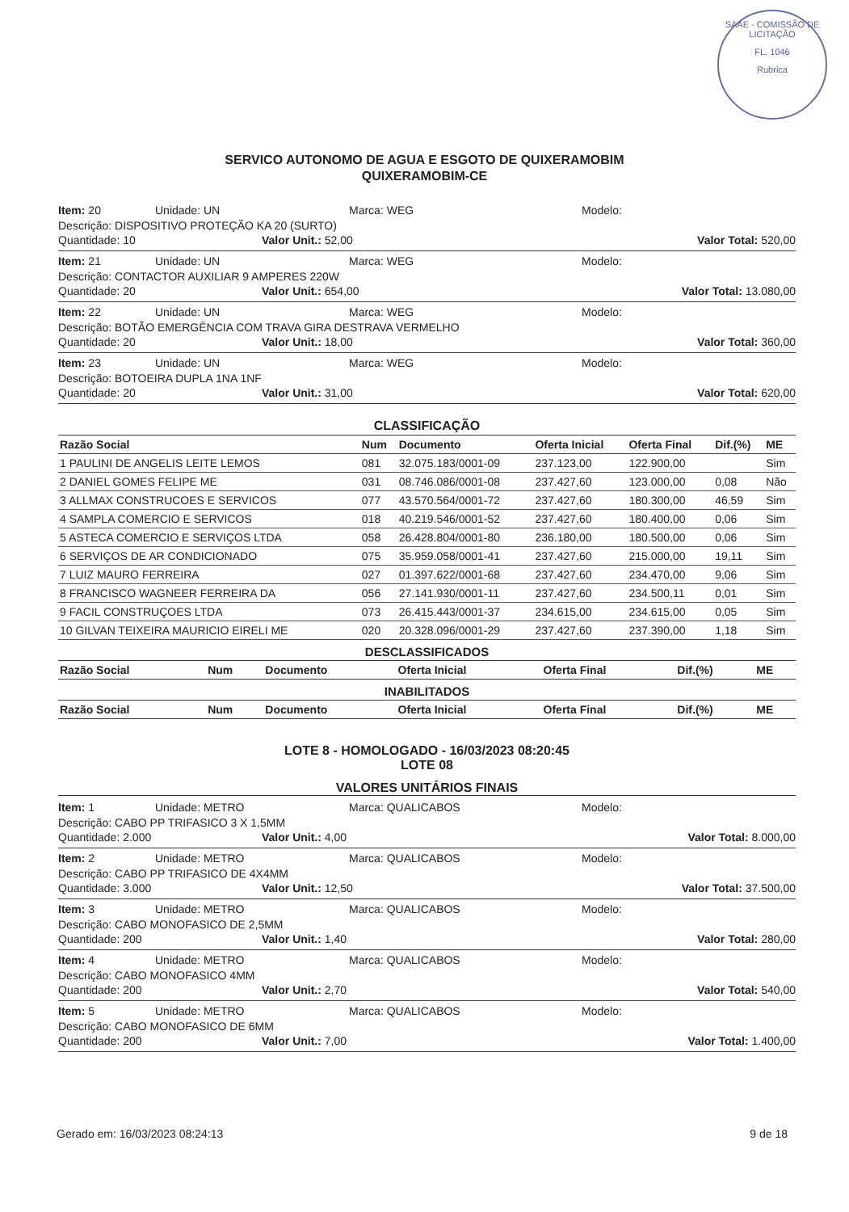SAAE - COMISSÃO DE LICITAÇÃO
FL. 1046
Rubrica
SERVICO AUTONOMO DE AGUA E ESGOTO DE QUIXERAMOBIM
QUIXERAMOBIM-CE
Item: 20 Unidade: UN Marca: WEG Modelo:
Descrição: DISPOSITIVO PROTEÇÃO KA 20 (SURTO)
Quantidade: 10 Valor Unit.: 52,00 Valor Total: 520,00
Item: 21 Unidade: UN Marca: WEG Modelo:
Descrição: CONTACTOR AUXILIAR 9 AMPERES 220W
Quantidade: 20 Valor Unit.: 654,00 Valor Total: 13.080,00
Item: 22 Unidade: UN Marca: WEG Modelo:
Descrição: BOTÃO EMERGÊNCIA COM TRAVA GIRA DESTRAVA VERMELHO
Quantidade: 20 Valor Unit.: 18,00 Valor Total: 360,00
Item: 23 Unidade: UN Marca: WEG Modelo:
Descrição: BOTOEIRA DUPLA 1NA 1NF
Quantidade: 20 Valor Unit.: 31,00 Valor Total: 620,00
CLASSIFICAÇÃO
| Razão Social | Num | Documento | Oferta Inicial | Oferta Final | Dif.(%) | ME |
| --- | --- | --- | --- | --- | --- | --- |
| 1 PAULINI DE ANGELIS LEITE LEMOS | 081 | 32.075.183/0001-09 | 237.123,00 | 122.900,00 | | Sim |
| 2 DANIEL GOMES FELIPE ME | 031 | 08.746.086/0001-08 | 237.427,60 | 123.000,00 | 0,08 | Não |
| 3 ALLMAX CONSTRUCOES E SERVICOS | 077 | 43.570.564/0001-72 | 237.427,60 | 180.300,00 | 46,59 | Sim |
| 4 SAMPLA COMERCIO E SERVICOS | 018 | 40.219.546/0001-52 | 237.427,60 | 180.400,00 | 0,06 | Sim |
| 5 ASTECA COMERCIO E SERVIÇOS LTDA | 058 | 26.428.804/0001-80 | 236.180,00 | 180.500,00 | 0,06 | Sim |
| 6 SERVIÇOS DE AR CONDICIONADO | 075 | 35.959.058/0001-41 | 237.427,60 | 215.000,00 | 19,11 | Sim |
| 7 LUIZ MAURO FERREIRA | 027 | 01.397.622/0001-68 | 237.427,60 | 234.470,00 | 9,06 | Sim |
| 8 FRANCISCO WAGNEER FERREIRA DA | 056 | 27.141.930/0001-11 | 237.427,60 | 234.500,11 | 0,01 | Sim |
| 9 FACIL CONSTRUÇOES LTDA | 073 | 26.415.443/0001-37 | 234.615,00 | 234.615,00 | 0,05 | Sim |
| 10 GILVAN TEIXEIRA MAURICIO EIRELI ME | 020 | 20.328.096/0001-29 | 237.427,60 | 237.390,00 | 1,18 | Sim |
DESCLASSIFICADOS
| Razão Social | Num | Documento | Oferta Inicial | Oferta Final | Dif.(%) | ME |
| --- | --- | --- | --- | --- | --- | --- |
INABILITADOS
| Razão Social | Num | Documento | Oferta Inicial | Oferta Final | Dif.(%) | ME |
| --- | --- | --- | --- | --- | --- | --- |
LOTE 8 - HOMOLOGADO - 16/03/2023 08:20:45
LOTE 08
VALORES UNITÁRIOS FINAIS
Item: 1 Unidade: METRO Marca: QUALICABOS Modelo:
Descrição: CABO PP TRIFASICO 3 X 1,5MM
Quantidade: 2.000 Valor Unit.: 4,00 Valor Total: 8.000,00
Item: 2 Unidade: METRO Marca: QUALICABOS Modelo:
Descrição: CABO PP TRIFASICO DE 4X4MM
Quantidade: 3.000 Valor Unit.: 12,50 Valor Total: 37.500,00
Item: 3 Unidade: METRO Marca: QUALICABOS Modelo:
Descrição: CABO MONOFASICO DE 2,5MM
Quantidade: 200 Valor Unit.: 1,40 Valor Total: 280,00
Item: 4 Unidade: METRO Marca: QUALICABOS Modelo:
Descrição: CABO MONOFASICO 4MM
Quantidade: 200 Valor Unit.: 2,70 Valor Total: 540,00
Item: 5 Unidade: METRO Marca: QUALICABOS Modelo:
Descrição: CABO MONOFASICO DE 6MM
Quantidade: 200 Valor Unit.: 7,00 Valor Total: 1.400,00
Gerado em: 16/03/2023 08:24:13 9 de 18